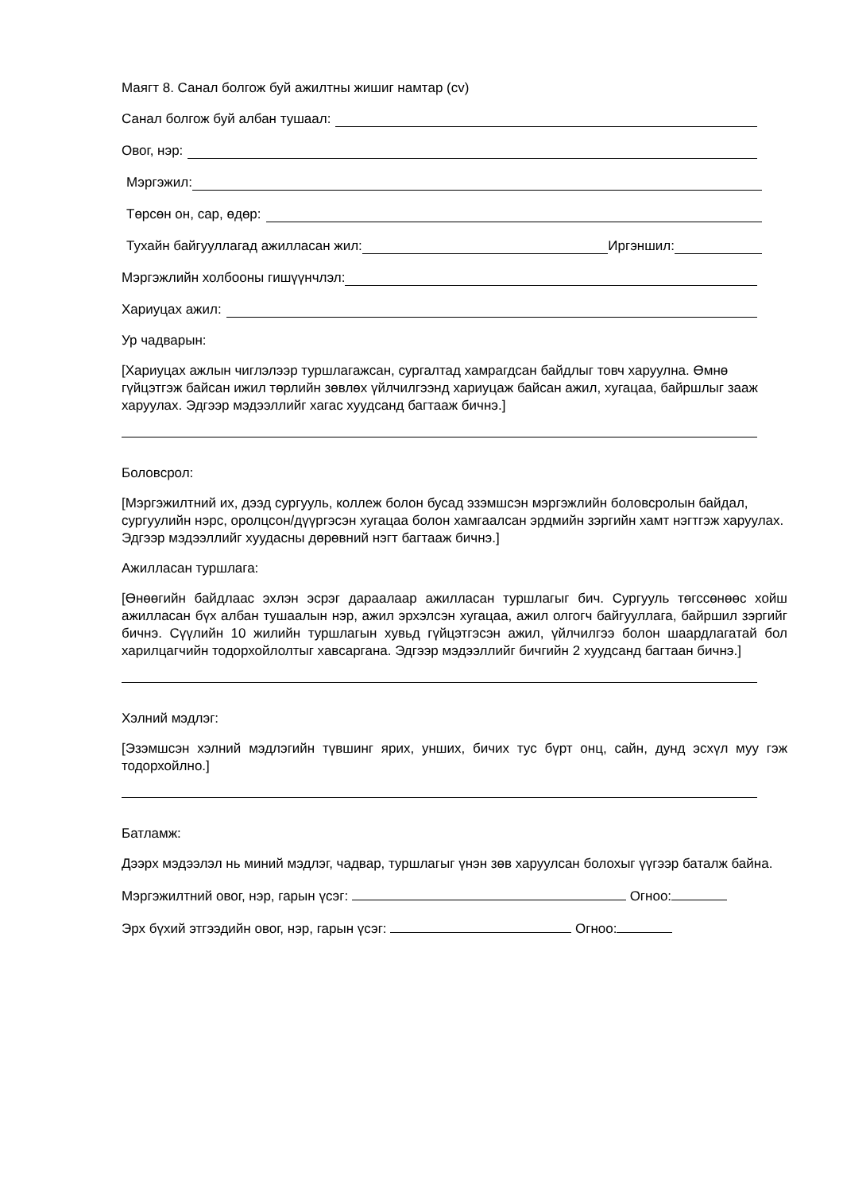Маягт 8. Санал болгож буй ажилтны жишиг намтар (cv)
Санал болгож буй албан тушаал:
Овог, нэр:
Мэргэжил:
Төрсөн он, сар, өдөр:
Тухайн байгууллагад ажилласан жил: Иргэншил:
Мэргэжлийн холбооны гишүүнчлэл:
Хариуцах ажил:
Ур чадварын:
[Хариуцах ажлын чиглэлээр туршлагажсан, сургалтад хамрагдсан байдлыг товч харуулна. Өмнө гүйцэтгэж байсан ижил төрлийн зөвлөх үйлчилгээнд хариуцаж байсан ажил, хугацаа, байршлыг зааж харуулах. Эдгээр мэдээллийг хагас хуудсанд багтааж бичнэ.]
Боловсрол:
[Мэргэжилтний их, дээд сургууль, коллеж болон бусад эзэмшсэн мэргэжлийн боловсролын байдал, сургуулийн нэрс, оролцсон/дүүргэсэн хугацаа болон хамгаалсан эрдмийн зэргийн хамт нэгтгэж харуулах. Эдгээр мэдээллийг хуудасны дөрөвний нэгт багтааж бичнэ.]
Ажилласан туршлага:
[Өнөөгийн байдлаас эхлэн эсрэг дараалаар ажилласан туршлагыг бич. Сургууль төгссөнөөс хойш ажилласан бүх албан тушаалын нэр, ажил эрхэлсэн хугацаа, ажил олгогч байгууллага, байршил зэргийг бичнэ. Сүүлийн 10 жилийн туршлагын хувьд гүйцэтгэсэн ажил, үйлчилгээ болон шаардлагатай бол харилцагчийн тодорхойлолтыг хавсаргана. Эдгээр мэдээллийг бичгийн 2 хуудсанд багтаан бичнэ.]
Хэлний мэдлэг:
[Эзэмшсэн хэлний мэдлэгийн түвшинг ярих, унших, бичих тус бүрт онц, сайн, дунд эсхүл муу гэж тодорхойлно.]
Батламж:
Дээрх мэдээлэл нь миний мэдлэг, чадвар, туршлагыг үнэн зөв харуулсан болохыг үүгээр баталж байна.
Мэргэжилтний овог, нэр, гарын үсэг: Огноо:
Эрх бүхий этгээдийн овог, нэр, гарын үсэг: Огноо: